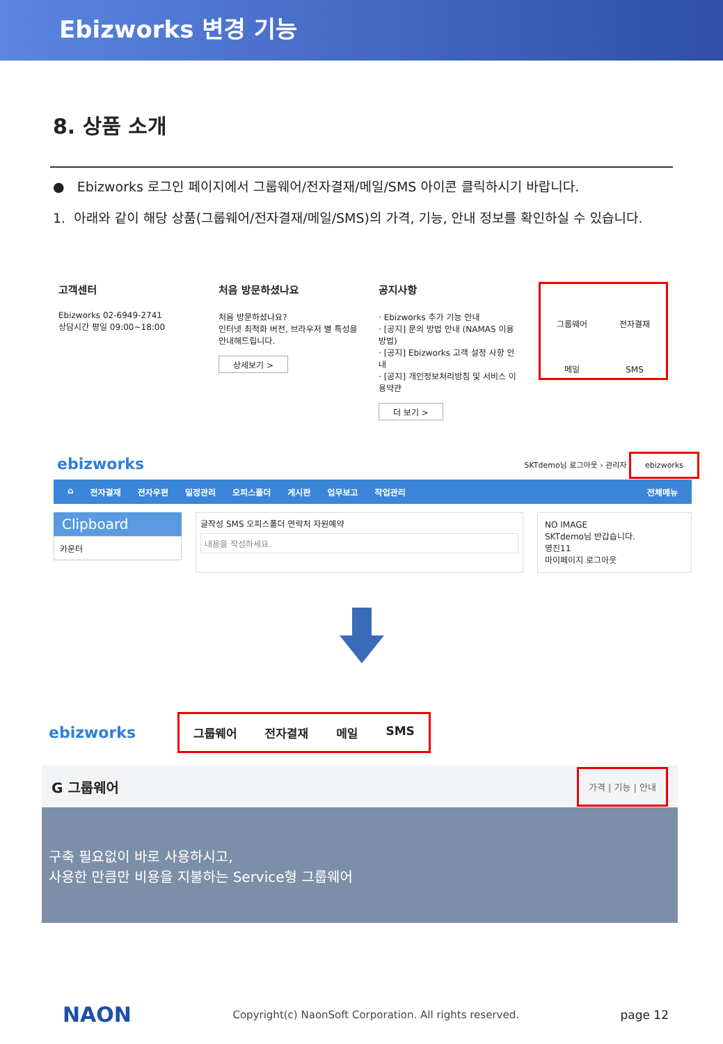Ebizworks 변경 기능
8. 상품 소개
● Ebizworks 로그인 페이지에서 그룹웨어/전자결재/메일/SMS 아이콘 클릭하시기 바랍니다.
1. 아래와 같이 해당 상품(그룹웨어/전자결재/메일/SMS)의 가격, 기능, 안내 정보를 확인하실 수 있습니다.
고객센터
Ebizworks 02-6949-2741
상담시간 평일 09:00~18:00
처음 방문하셨나요
처음 방문하셨나요?
인터넷 최적화 버전, 브라우저 별 특성을 안내해드립니다.
상세보기 >
공지사항
· Ebizworks 추가 기능 안내
· [공지] 문의 방법 안내 (NAMAS 이용방법)
· [공지] Ebizworks 고객 설정 사항 안내
· [공지] 개인정보처리방침 및 서비스 이용약관
더 보기 >
그룹웨어 전자결재 메일 SMS
ebizworks SKTdemo님 로그아웃 › 관리자 ebizworks
⌂ 전자결재 전자우편 일정관리 오피스폴더 게시판 업무보고 작업관리 전체메뉴
Clipboard
카운터
글작성 SMS 오피스폴더 연락처 자원예약
내용을 작성하세요.
NO IMAGE
SKTdemo님 반갑습니다.
영진11
마이페이지 로그아웃
ebizworks 그룹웨어 전자결재 메일 SMS
G 그룹웨어 가격 | 기능 | 안내
구축 필요없이 바로 사용하시고,
사용한 만큼만 비용을 지불하는 Service형 그룹웨어
NAON Copyright(c) NaonSoft Corporation. All rights reserved. page 12